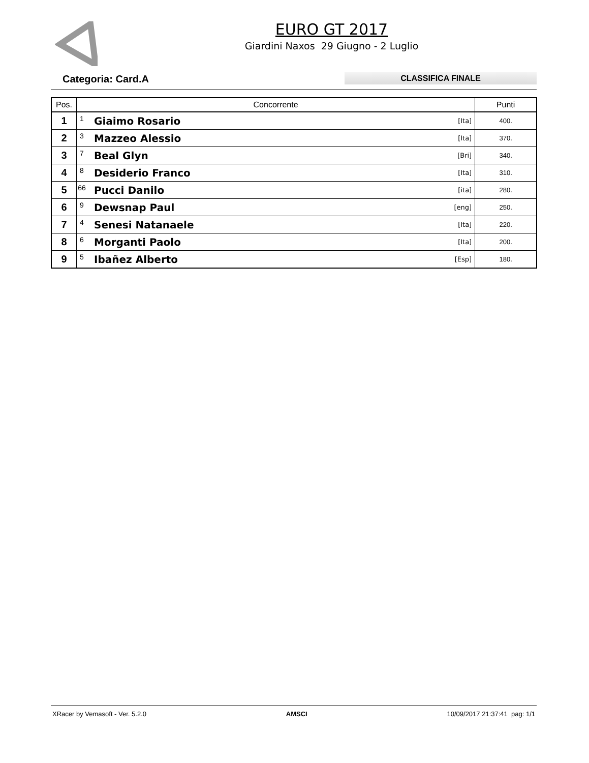EURO GT 2017
Giardini Naxos 29 Giugno - 2 Luglio
Categoria: Card.A CLASSIFICA FINALE
| Pos. | Concorrente | | | Punti |
| --- | --- | --- | --- | --- |
| 1 | 1 | Giaimo Rosario | [Ita] | 400. |
| 2 | 3 | Mazzeo Alessio | [Ita] | 370. |
| 3 | 7 | Beal Glyn | [Bri] | 340. |
| 4 | 8 | Desiderio Franco | [Ita] | 310. |
| 5 | 66 | Pucci Danilo | [ita] | 280. |
| 6 | 9 | Dewsnap Paul | [eng] | 250. |
| 7 | 4 | Senesi Natanaele | [Ita] | 220. |
| 8 | 6 | Morganti Paolo | [Ita] | 200. |
| 9 | 5 | Ibañez Alberto | [Esp] | 180. |
XRacer by Vemasoft - Ver. 5.2.0 AMSCI 10/09/2017 21:37:41 pag: 1/1